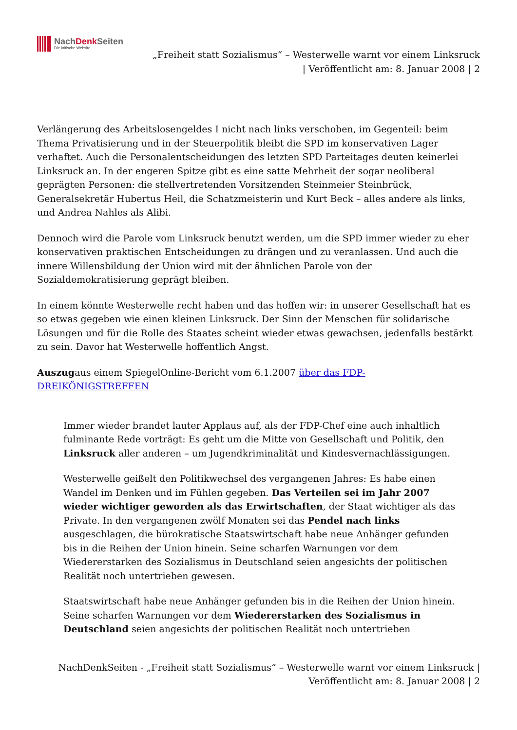NachDenk Seiten
Die kritische Website
„Freiheit statt Sozialismus“ – Westerwelle warnt vor einem Linksruck
| Veröffentlicht am: 8. Januar 2008 | 2
Verlängerung des Arbeitslosengeldes I nicht nach links verschoben, im Gegenteil: beim Thema Privatisierung und in der Steuerpolitik bleibt die SPD im konservativen Lager verhaftet. Auch die Personalentscheidungen des letzten SPD Parteitages deuten keinerlei Linksruck an. In der engeren Spitze gibt es eine satte Mehrheit der sogar neoliberal geprägten Personen: die stellvertretenden Vorsitzenden Steinmeier Steinbrück, Generalsekretär Hubertus Heil, die Schatzmeisterin und Kurt Beck – alles andere als links, und Andrea Nahles als Alibi.
Dennoch wird die Parole vom Linksruck benutzt werden, um die SPD immer wieder zu eher konservativen praktischen Entscheidungen zu drängen und zu veranlassen. Und auch die innere Willensbildung der Union wird mit der ähnlichen Parole von der Sozialdemokratisierung geprägt bleiben.
In einem könnte Westerwelle recht haben und das hoffen wir: in unserer Gesellschaft hat es so etwas gegeben wie einen kleinen Linksruck. Der Sinn der Menschen für solidarische Lösungen und für die Rolle des Staates scheint wieder etwas gewachsen, jedenfalls bestärkt zu sein. Davor hat Westerwelle hoffentlich Angst.
Auszugaus einem SpiegelOnline-Bericht vom 6.1.2007 über das FDP-
DREIKÖNIGSTREFFEN
Immer wieder brandet lauter Applaus auf, als der FDP-Chef eine auch inhaltlich fulminante Rede vorträgt: Es geht um die Mitte von Gesellschaft und Politik, den Linksruck aller anderen – um Jugendkriminalität und Kindesvernachlässigungen.
Westerwelle geißelt den Politikwechsel des vergangenen Jahres: Es habe einen Wandel im Denken und im Fühlen gegeben. Das Verteilen sei im Jahr 2007 wieder wichtiger geworden als das Erwirtschaften, der Staat wichtiger als das Private. In den vergangenen zwölf Monaten sei das Pendel nach links ausgeschlagen, die bürokratische Staatswirtschaft habe neue Anhänger gefunden bis in die Reihen der Union hinein. Seine scharfen Warnungen vor dem Wiedererstarken des Sozialismus in Deutschland seien angesichts der politischen Realität noch untertrieben gewesen.
Staatswirtschaft habe neue Anhänger gefunden bis in die Reihen der Union hinein. Seine scharfen Warnungen vor dem Wiedererstarken des Sozialismus in Deutschland seien angesichts der politischen Realität noch untertrieben
NachDenkSeiten - „Freiheit statt Sozialismus“ – Westerwelle warnt vor einem Linksruck |
Veröffentlicht am: 8. Januar 2008 | 2